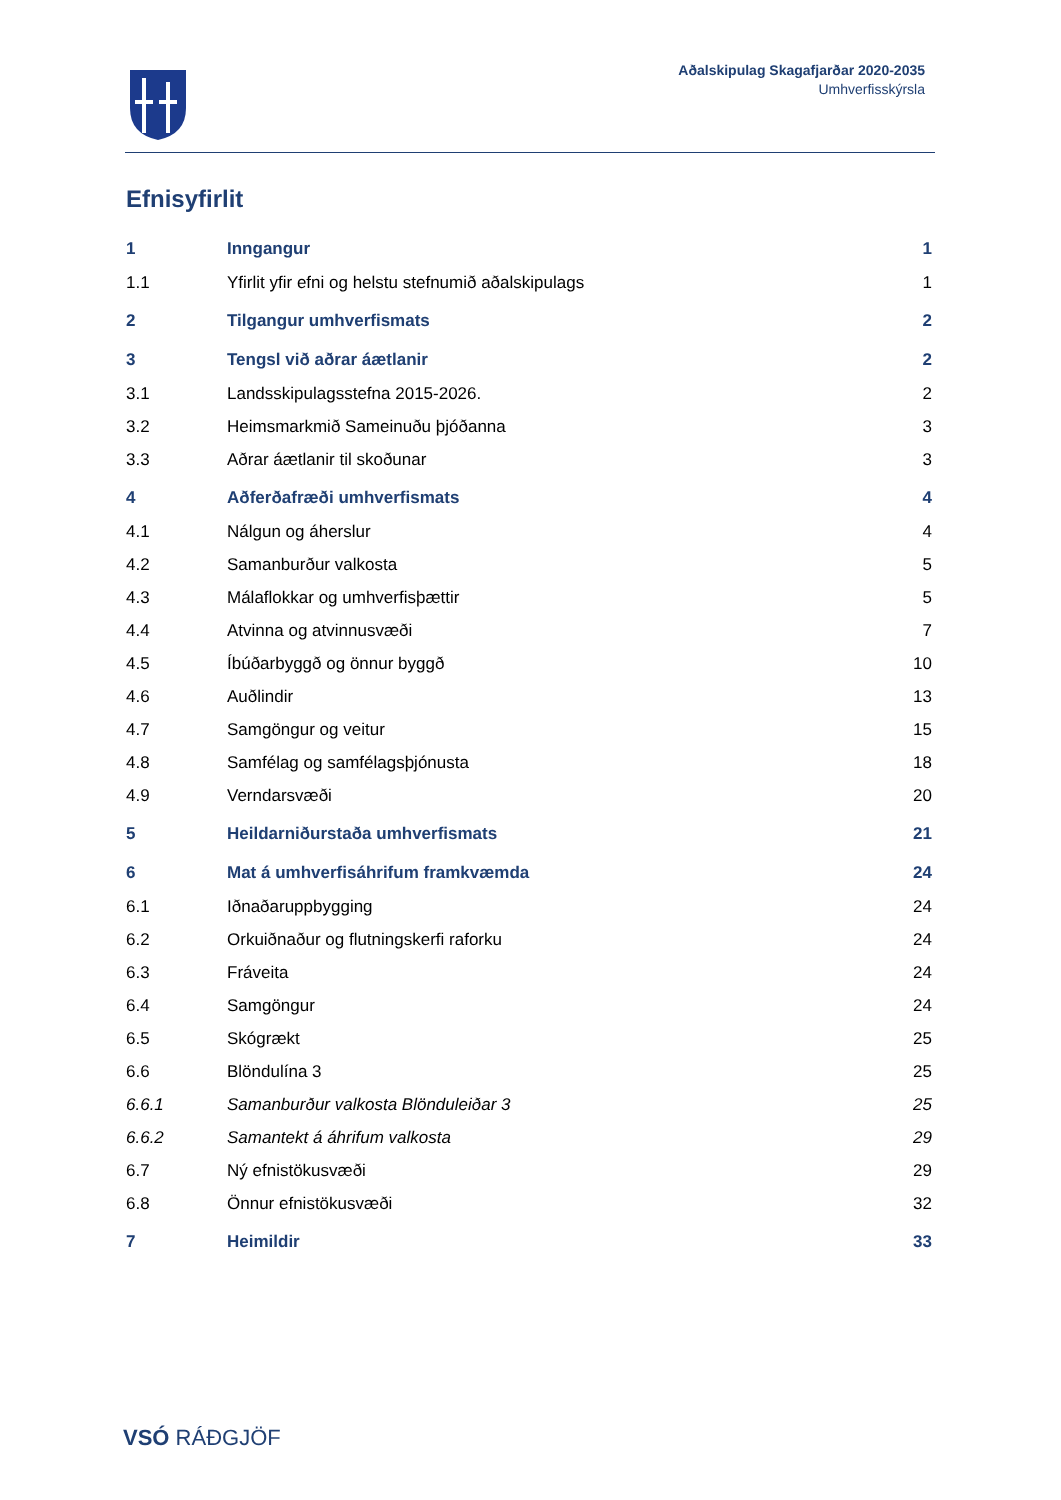Aðalskipulag Skagafjarðar 2020-2035
Umhverfisskýrsla
Efnisyfirlit
1 Inngangur 1
1.1 Yfirlit yfir efni og helstu stefnumið aðalskipulags 1
2 Tilgangur umhverfismats 2
3 Tengsl við aðrar áætlanir 2
3.1 Landsskipulagsstefna 2015-2026. 2
3.2 Heimsmarkmið Sameinuðu þjóðanna 3
3.3 Aðrar áætlanir til skoðunar 3
4 Aðferðafræði umhverfismats 4
4.1 Nálgun og áherslur 4
4.2 Samanburður valkosta 5
4.3 Málaflokkar og umhverfisþættir 5
4.4 Atvinna og atvinnusvæði 7
4.5 Íbúðarbyggð og önnur byggð 10
4.6 Auðlindir 13
4.7 Samgöngur og veitur 15
4.8 Samfélag og samfélagsþjónusta 18
4.9 Verndarsvæði 20
5 Heildarniðurstaða umhverfismats 21
6 Mat á umhverfisáhrifum framkvæmda 24
6.1 Iðnaðaruppbygging 24
6.2 Orkuiðnaður og flutningskerfi raforku 24
6.3 Fráveita 24
6.4 Samgöngur 24
6.5 Skógrækt 25
6.6 Blöndulína 3 25
6.6.1 Samanburður valkosta Blönduleiðar 3 25
6.6.2 Samantekt á áhrifum valkosta 29
6.7 Ný efnistökusvæði 29
6.8 Önnur efnistökusvæði 32
7 Heimildir 33
VSÓ RÁÐGJÖF